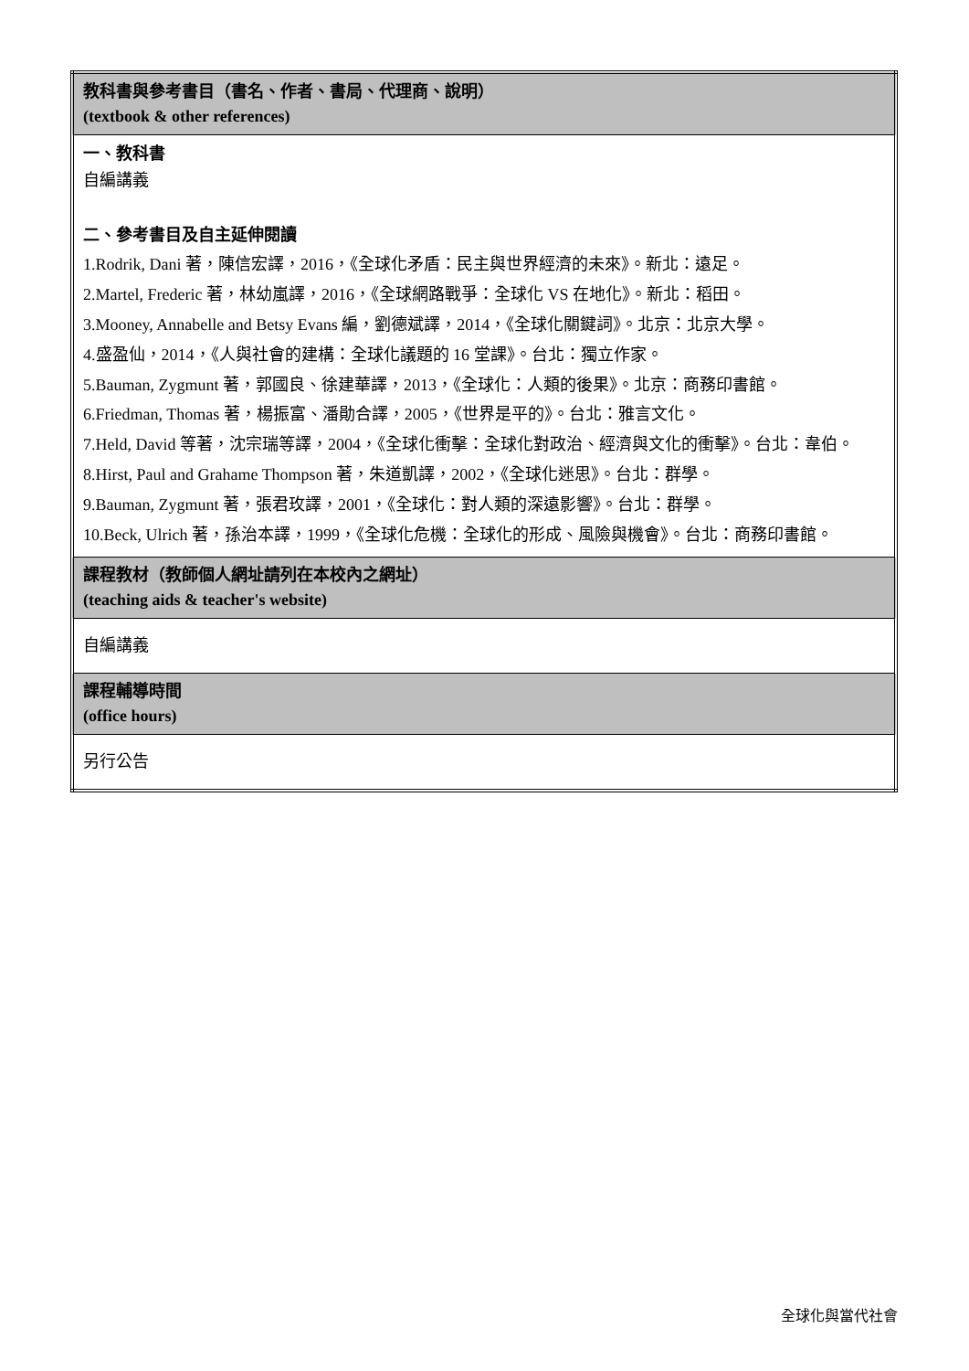| 教科書與參考書目（書名、作者、書局、代理商、說明） (textbook & other references) |
| 一、教科書 自編講義 二、參考書目及自主延伸閱讀 1.Rodrik, Dani 著，陳信宏譯，2016，《全球化矛盾：民主與世界經濟的未來》。新北：遠足。 2.Martel, Frederic 著，林幼嵐譯，2016，《全球網路戰爭：全球化 VS 在地化》。新北：稻田。 3.Mooney, Annabelle and Betsy Evans 編，劉德斌譯，2014，《全球化關鍵詞》。北京：北京大學。 4.盛盈仙，2014，《人與社會的建構：全球化議題的 16 堂課》。台北：獨立作家。 5.Bauman, Zygmunt 著，郭國良、徐建華譯，2013，《全球化：人類的後果》。北京：商務印書館。 6.Friedman, Thomas 著，楊振富、潘勛合譯，2005，《世界是平的》。台北：雅言文化。 7.Held, David 等著，沈宗瑞等譯，2004，《全球化衝擊：全球化對政治、經濟與文化的衝擊》。台北：韋伯。 8.Hirst, Paul and Grahame Thompson 著，朱道凱譯，2002，《全球化迷思》。台北：群學。 9.Bauman, Zygmunt 著，張君玫譯，2001，《全球化：對人類的深遠影響》。台北：群學。 10.Beck, Ulrich 著，孫治本譯，1999，《全球化危機：全球化的形成、風險與機會》。台北：商務印書館。 |
| 課程教材（教師個人網址請列在本校內之網址） (teaching aids & teacher's website) |
| 自編講義 |
| 課程輔導時間 (office hours) |
| 另行公告 |
全球化與當代社會